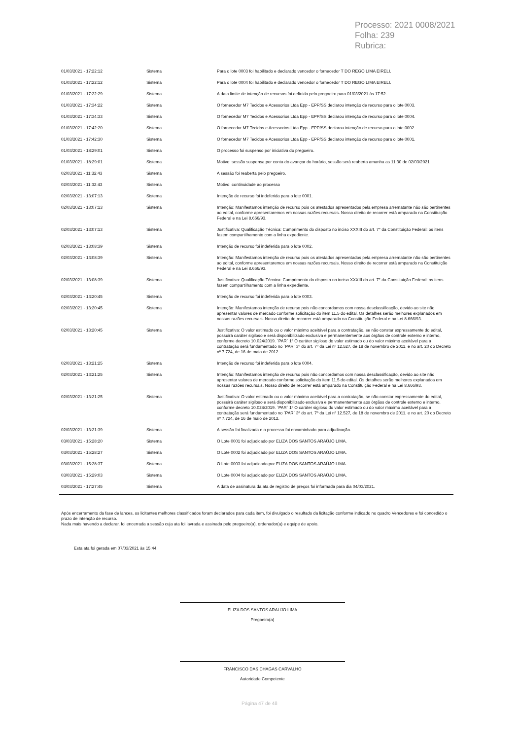Processo: 2021 0008/2021
Folha: 239
Rubrica:
| 01/03/2021 - 17:22:12 | Sistema | Para o lote 0003 foi habilitado e declarado vencedor o fornecedor T DO REGO LIMA EIRELI. |
| 01/03/2021 - 17:22:12 | Sistema | Para o lote 0004 foi habilitado e declarado vencedor o fornecedor T DO REGO LIMA EIRELI. |
| 01/03/2021 - 17:22:29 | Sistema | A data limite de intenção de recursos foi definida pelo pregoeiro para 01/03/2021 às 17:52. |
| 01/03/2021 - 17:34:22 | Sistema | O fornecedor M7 Tecidos e Acessorios Ltda Epp - EPP/SS declarou intenção de recurso para o lote 0003. |
| 01/03/2021 - 17:34:33 | Sistema | O fornecedor M7 Tecidos e Acessorios Ltda Epp - EPP/SS declarou intenção de recurso para o lote 0004. |
| 01/03/2021 - 17:42:20 | Sistema | O fornecedor M7 Tecidos e Acessorios Ltda Epp - EPP/SS declarou intenção de recurso para o lote 0002. |
| 01/03/2021 - 17:42:30 | Sistema | O fornecedor M7 Tecidos e Acessorios Ltda Epp - EPP/SS declarou intenção de recurso para o lote 0001. |
| 01/03/2021 - 18:29:01 | Sistema | O processo foi suspenso por iniciativa do pregoeiro. |
| 01/03/2021 - 18:29:01 | Sistema | Motivo: sessão suspensa por conta do avançar do horário, sessão será reaberta amanha as 11:30 de 02/03/2021 |
| 02/03/2021 - 11:32:43 | Sistema | A sessão foi reaberta pelo pregoeiro. |
| 02/03/2021 - 11:32:43 | Sistema | Motivo: continuidade ao processo |
| 02/03/2021 - 13:07:13 | Sistema | Intenção de recurso foi indeferida para o lote 0001. |
| 02/03/2021 - 13:07:13 | Sistema | Intenção: Manifestamos intenção de recurso pois os atestados apresentados pela empresa arrematante não são pertinentes ao edital, conforme apresentaremos em nossas razões recursais. Nosso direito de recorrer está amparado na Constituição Federal e na Lei 8.666/93. |
| 02/03/2021 - 13:07:13 | Sistema | Justificativa: Qualificação Técnica: Cumprimento do disposto no inciso XXXIII do art. 7° da Constituição Federal: os itens fazem compartilhamento com a linha expediente. |
| 02/03/2021 - 13:08:39 | Sistema | Intenção de recurso foi indeferida para o lote 0002. |
| 02/03/2021 - 13:08:39 | Sistema | Intenção: Manifestamos intenção de recurso pois os atestados apresentados pela empresa arrematante não são pertinentes ao edital, conforme apresentaremos em nossas razões recursais. Nosso direito de recorrer está amparado na Constituição Federal e na Lei 8.666/93. |
| 02/03/2021 - 13:08:39 | Sistema | Justificativa: Qualificação Técnica: Cumprimento do disposto no inciso XXXIII do art. 7° da Constituição Federal: os itens fazem compartilhamento com a linha expediente. |
| 02/03/2021 - 13:20:45 | Sistema | Intenção de recurso foi indeferida para o lote 0003. |
| 02/03/2021 - 13:20:45 | Sistema | Intenção: Manifestamos intenção de recurso pois não concordamos com nossa desclassificação, devido ao site não apresentar valores de mercado conforme solicitação do item 11.5 do edital. Os detalhes serão melhores explanados em nossas razões recursais. Nosso direito de recorrer está amparado na Constituição Federal e na Lei 8.666/93. |
| 02/03/2021 - 13:20:45 | Sistema | Justificativa: O valor estimado ou o valor máximo aceitável para a contratação, se não constar expressamente do edital, possuirá caráter sigiloso e será disponibilizado exclusiva e permanentemente aos órgãos de controle externo e interno, conforme decreto 10.024/2019. `PAR` 1º O caráter sigiloso do valor estimado ou do valor máximo aceitável para a contratação será fundamentado no `PAR` 3º do art. 7º da Lei nº 12.527, de 18 de novembro de 2011, e no art. 20 do Decreto nº 7.724, de 16 de maio de 2012. |
| 02/03/2021 - 13:21:25 | Sistema | Intenção de recurso foi indeferida para o lote 0004. |
| 02/03/2021 - 13:21:25 | Sistema | Intenção: Manifestamos intenção de recurso pois não concordamos com nossa desclassificação, devido ao site não apresentar valores de mercado conforme solicitação do item 11.5 do edital. Os detalhes serão melhores explanados em nossas razões recursais. Nosso direito de recorrer está amparado na Constituição Federal e na Lei 8.666/93. |
| 02/03/2021 - 13:21:25 | Sistema | Justificativa: O valor estimado ou o valor máximo aceitável para a contratação, se não constar expressamente do edital, possuirá caráter sigiloso e será disponibilizado exclusiva e permanentemente aos órgãos de controle externo e interno, conforme decreto 10.024/2019. `PAR` 1º O caráter sigiloso do valor estimado ou do valor máximo aceitável para a contratação será fundamentado no `PAR` 3º do art. 7º da Lei nº 12.527, de 18 de novembro de 2011, e no art. 20 do Decreto nº 7.724, de 16 de maio de 2012. |
| 02/03/2021 - 13:21:39 | Sistema | A sessão foi finalizada e o processo foi encaminhado para adjudicação. |
| 03/03/2021 - 15:28:20 | Sistema | O Lote 0001 foi adjudicado por ELIZA DOS SANTOS ARAÚJO LIMA. |
| 03/03/2021 - 15:28:27 | Sistema | O Lote 0002 foi adjudicado por ELIZA DOS SANTOS ARAÚJO LIMA. |
| 03/03/2021 - 15:28:37 | Sistema | O Lote 0003 foi adjudicado por ELIZA DOS SANTOS ARAÚJO LIMA. |
| 03/03/2021 - 15:29:03 | Sistema | O Lote 0004 foi adjudicado por ELIZA DOS SANTOS ARAÚJO LIMA. |
| 03/03/2021 - 17:27:45 | Sistema | A data de assinatura da ata de registro de preços foi informada para dia 04/03/2021. |
Após encerramento da fase de lances, os licitantes melhores classificados foram declarados para cada item, foi divulgado o resultado da licitação conforme indicado no quadro Vencedores e foi concedido o prazo de intenção de recurso.
Nada mais havendo a declarar, foi encerrada a sessão cuja ata foi lavrada e assinada pelo pregoeiro(a), ordenador(a) e equipe de apoio.
Esta ata foi gerada em 07/03/2021 às 15:44.
ELIZA DOS SANTOS ARAUJO LIMA
Pregoeiro(a)
FRANCISCO DAS CHAGAS CARVALHO
Autoridade Competente
Página 47 de 48